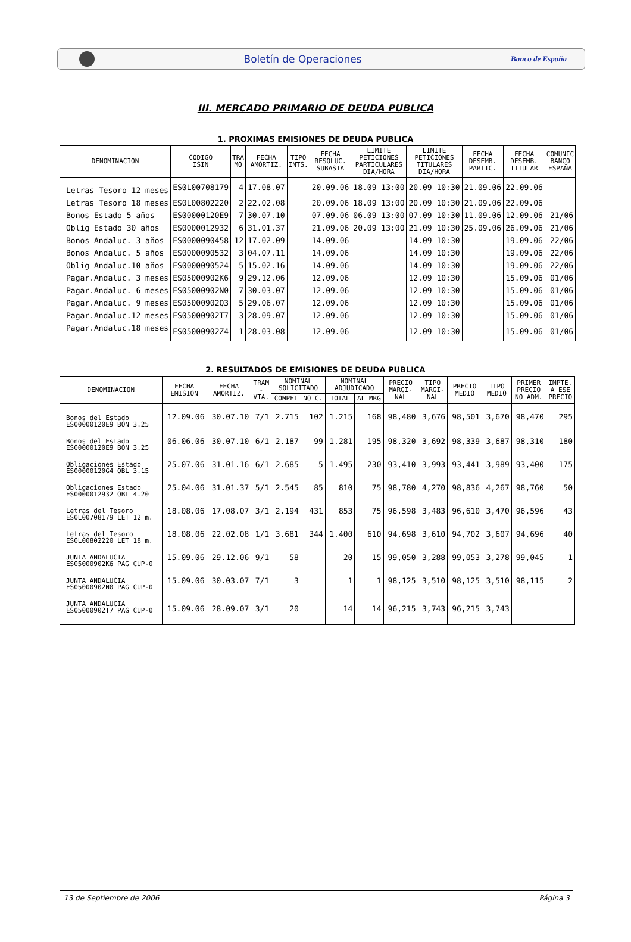Boletín de Operaciones
Banco de España
III. MERCADO PRIMARIO DE DEUDA PUBLICA
1. PROXIMAS EMISIONES DE DEUDA PUBLICA
| DENOMINACION | CODIGO ISIN | TRA MO | FECHA AMORTIZ. | TIPO INTS. | FECHA RESOLUC. SUBASTA | LIMITE PETICIONES PARTICULARES DIA/HORA | LIMITE PETICIONES TITULARES DIA/HORA | FECHA DESEMB. PARTIC. | FECHA DESEMB. TITULAR | COMUNIC BANCO ESPAÑA |
| --- | --- | --- | --- | --- | --- | --- | --- | --- | --- | --- |
| Letras Tesoro 12 meses | ES0L00708179 | 4 | 17.08.07 | | 20.09.06 | 18.09 13:00 | 20.09 10:30 | 21.09.06 | 22.09.06 | |
| Letras Tesoro 18 meses | ES0L00802220 | 2 | 22.02.08 | | 20.09.06 | 18.09 13:00 | 20.09 10:30 | 21.09.06 | 22.09.06 | |
| Bonos Estado 5 años | ES00000120E9 | 7 | 30.07.10 | | 07.09.06 | 06.09 13:00 | 07.09 10:30 | 11.09.06 | 12.09.06 | 21/06 |
| Oblig Estado 30 años | ES0000012932 | 6 | 31.01.37 | | 21.09.06 | 20.09 13:00 | 21.09 10:30 | 25.09.06 | 26.09.06 | 21/06 |
| Bonos Andaluc. 3 años | ES0000090458 | 12 | 17.02.09 | | 14.09.06 | | 14.09 10:30 | | 19.09.06 | 22/06 |
| Bonos Andaluc. 5 años | ES0000090532 | 3 | 04.07.11 | | 14.09.06 | | 14.09 10:30 | | 19.09.06 | 22/06 |
| Oblig Andaluc.10 años | ES0000090524 | 5 | 15.02.16 | | 14.09.06 | | 14.09 10:30 | | 19.09.06 | 22/06 |
| Pagar.Andaluc. 3 meses | ES05000902K6 | 9 | 29.12.06 | | 12.09.06 | | 12.09 10:30 | | 15.09.06 | 01/06 |
| Pagar.Andaluc. 6 meses | ES05000902N0 | 7 | 30.03.07 | | 12.09.06 | | 12.09 10:30 | | 15.09.06 | 01/06 |
| Pagar.Andaluc. 9 meses | ES05000902Q3 | 5 | 29.06.07 | | 12.09.06 | | 12.09 10:30 | | 15.09.06 | 01/06 |
| Pagar.Andaluc.12 meses | ES05000902T7 | 3 | 28.09.07 | | 12.09.06 | | 12.09 10:30 | | 15.09.06 | 01/06 |
| Pagar.Andaluc.18 meses | ES05000902Z4 | 1 | 28.03.08 | | 12.09.06 | | 12.09 10:30 | | 15.09.06 | 01/06 |
2. RESULTADOS DE EMISIONES DE DEUDA PUBLICA
| DENOMINACION | FECHA EMISION | FECHA AMORTIZ. | TRAM - VTA. | NOMINAL SOLICITADO | | NOMINAL ADJUDICADO | | PRECIO MARGI- NAL | TIPO MARGI- NAL | PRECIO MEDIO | TIPO MEDIO | PRIMER PRECIO NO ADM. | IMPTE. A ESE PRECIO |
| --- | --- | --- | --- | --- | --- | --- | --- | --- | --- | --- | --- | --- | --- |
| | | | | COMPET | NO C. | TOTAL | AL MRG | | | | | | |
| Bonos del Estado ES00000120E9 BON 3.25 | 12.09.06 | 30.07.10 | 7/1 | 2.715 | 102 | 1.215 | 168 | 98,480 | 3,676 | 98,501 | 3,670 | 98,470 | 295 |
| Bonos del Estado ES00000120E9 BON 3.25 | 06.06.06 | 30.07.10 | 6/1 | 2.187 | 99 | 1.281 | 195 | 98,320 | 3,692 | 98,339 | 3,687 | 98,310 | 180 |
| Obligaciones Estado ES00000120G4 OBL 3.15 | 25.07.06 | 31.01.16 | 6/1 | 2.685 | 5 | 1.495 | 230 | 93,410 | 3,993 | 93,441 | 3,989 | 93,400 | 175 |
| Obligaciones Estado ES0000012932 OBL 4.20 | 25.04.06 | 31.01.37 | 5/1 | 2.545 | 85 | 810 | 75 | 98,780 | 4,270 | 98,836 | 4,267 | 98,760 | 50 |
| Letras del Tesoro ES0L00708179 LET 12 m. | 18.08.06 | 17.08.07 | 3/1 | 2.194 | 431 | 853 | 75 | 96,598 | 3,483 | 96,610 | 3,470 | 96,596 | 43 |
| Letras del Tesoro ES0L00802220 LET 18 m. | 18.08.06 | 22.02.08 | 1/1 | 3.681 | 344 | 1.400 | 610 | 94,698 | 3,610 | 94,702 | 3,607 | 94,696 | 40 |
| JUNTA ANDALUCIA ES05000902K6 PAG CUP-0 | 15.09.06 | 29.12.06 | 9/1 | 58 | | 20 | 15 | 99,050 | 3,288 | 99,053 | 3,278 | 99,045 | 1 |
| JUNTA ANDALUCIA ES05000902N0 PAG CUP-0 | 15.09.06 | 30.03.07 | 7/1 | 3 | | 1 | 1 | 98,125 | 3,510 | 98,125 | 3,510 | 98,115 | 2 |
| JUNTA ANDALUCIA ES05000902T7 PAG CUP-0 | 15.09.06 | 28.09.07 | 3/1 | 20 | | 14 | 14 | 96,215 | 3,743 | 96,215 | 3,743 | | |
13 de Septiembre de 2006 Página 3